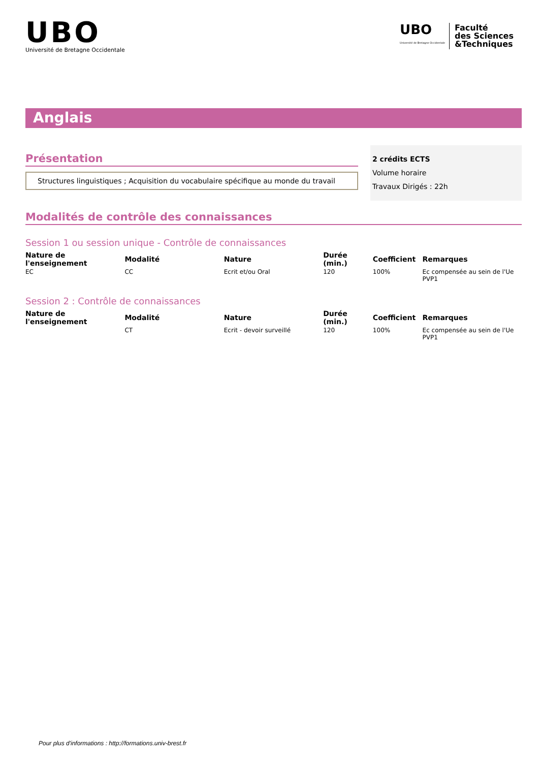UBO
Université de Bretagne Occidentale
UBO
Université de Bretagne Occidentale
Faculté
des Sciences
&Techniques
Anglais
Présentation
Structures linguistiques ; Acquisition du vocabulaire spécifique au monde du travail
2 crédits ECTS
Volume horaire
Travaux Dirigés : 22h
Modalités de contrôle des connaissances
Session 1 ou session unique - Contrôle de connaissances
| Nature de l'enseignement | Modalité | Nature | Durée (min.) | Coefficient | Remarques |
| --- | --- | --- | --- | --- | --- |
| EC | CC | Ecrit et/ou Oral | 120 | 100% | Ec compensée au sein de l'Ue PVP1 |
Session 2 : Contrôle de connaissances
| Nature de l'enseignement | Modalité | Nature | Durée (min.) | Coefficient | Remarques |
| --- | --- | --- | --- | --- | --- |
| | CT | Ecrit - devoir surveillé | 120 | 100% | Ec compensée au sein de l'Ue PVP1 |
Pour plus d'informations : http://formations.univ-brest.fr